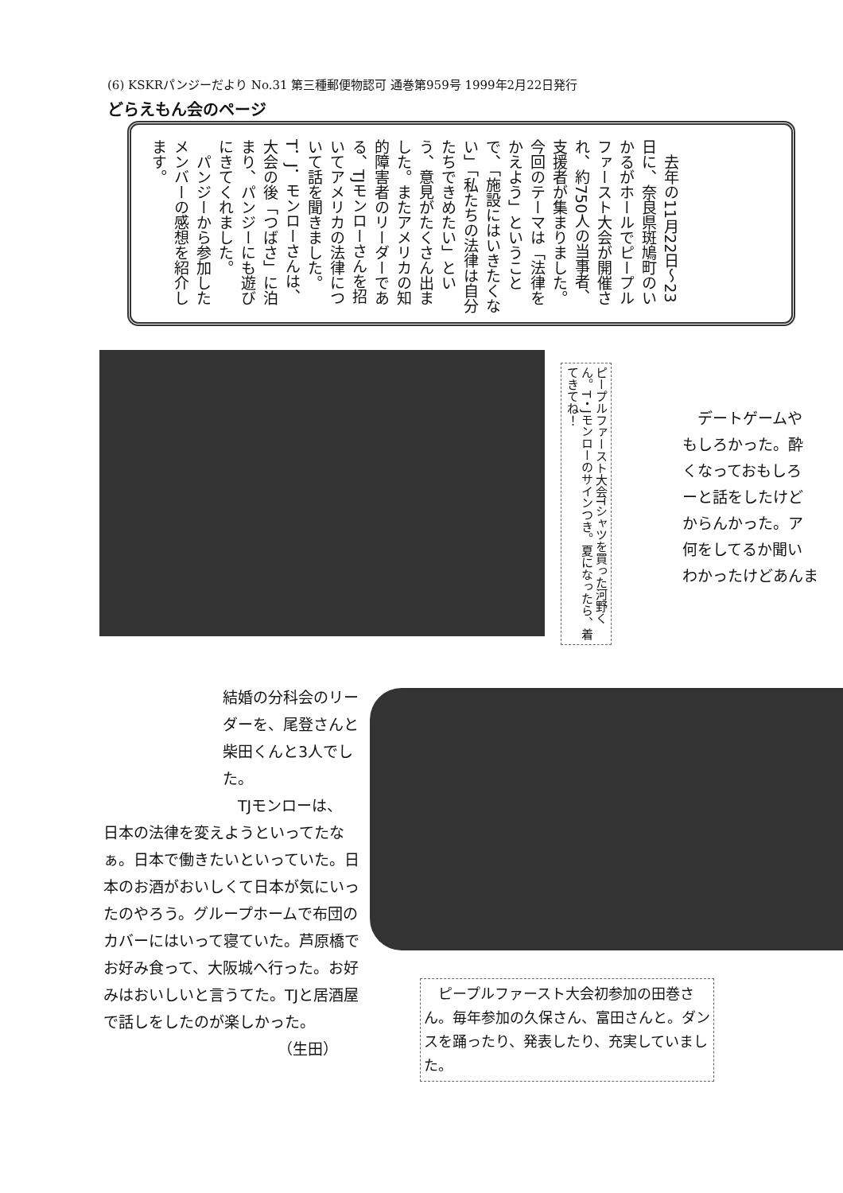(6) KSKRパンジーだより No.31 第三種郵便物認可 通巻第959号 1999年2月22日発行
どらえもん会のページ
　去年の11月22日～23日に、奈良県斑鳩町のいかるがホールでピープルファースト大会が開催され、約750人の当事者、支援者が集まりました。今回のテーマは「法律をかえよう」ということで、「施設にはいきたくない」「私たちの法律は自分たちできめたい」という、意見がたくさん出ました。またアメリカの知的障害者のリーダーである、TJモンローさんを招いてアメリカの法律について話を聞きました。T．J．モンローさんは、大会の後「つばさ」に泊まり、パンジーにも遊びにきてくれました。
　パンジーから参加したメンバーの感想を紹介します。
ピープルファースト大会Tシャツを買った河野くん。T・Jモンローのサインつき。夏になったら、着てきてね！
　デートゲームや
もしろかった。酔
くなっておもしろ
ーと話をしたけど
からんかった。ア
何をしてるか聞い
わかったけどあんま
結婚の分科会のリーダーを、尾登さんと柴田くんと3人でした。
　TJモンローは、
日本の法律を変えようといってたなぁ。日本で働きたいといっていた。日本のお酒がおいしくて日本が気にいったのやろう。グループホームで布団のカバーにはいって寝ていた。芦原橋でお好み食って、大阪城へ行った。お好みはおいしいと言うてた。TJと居酒屋で話しをしたのが楽しかった。
（生田）
　ピープルファースト大会初参加の田巻さん。毎年参加の久保さん、富田さんと。ダンスを踊ったり、発表したり、充実していました。